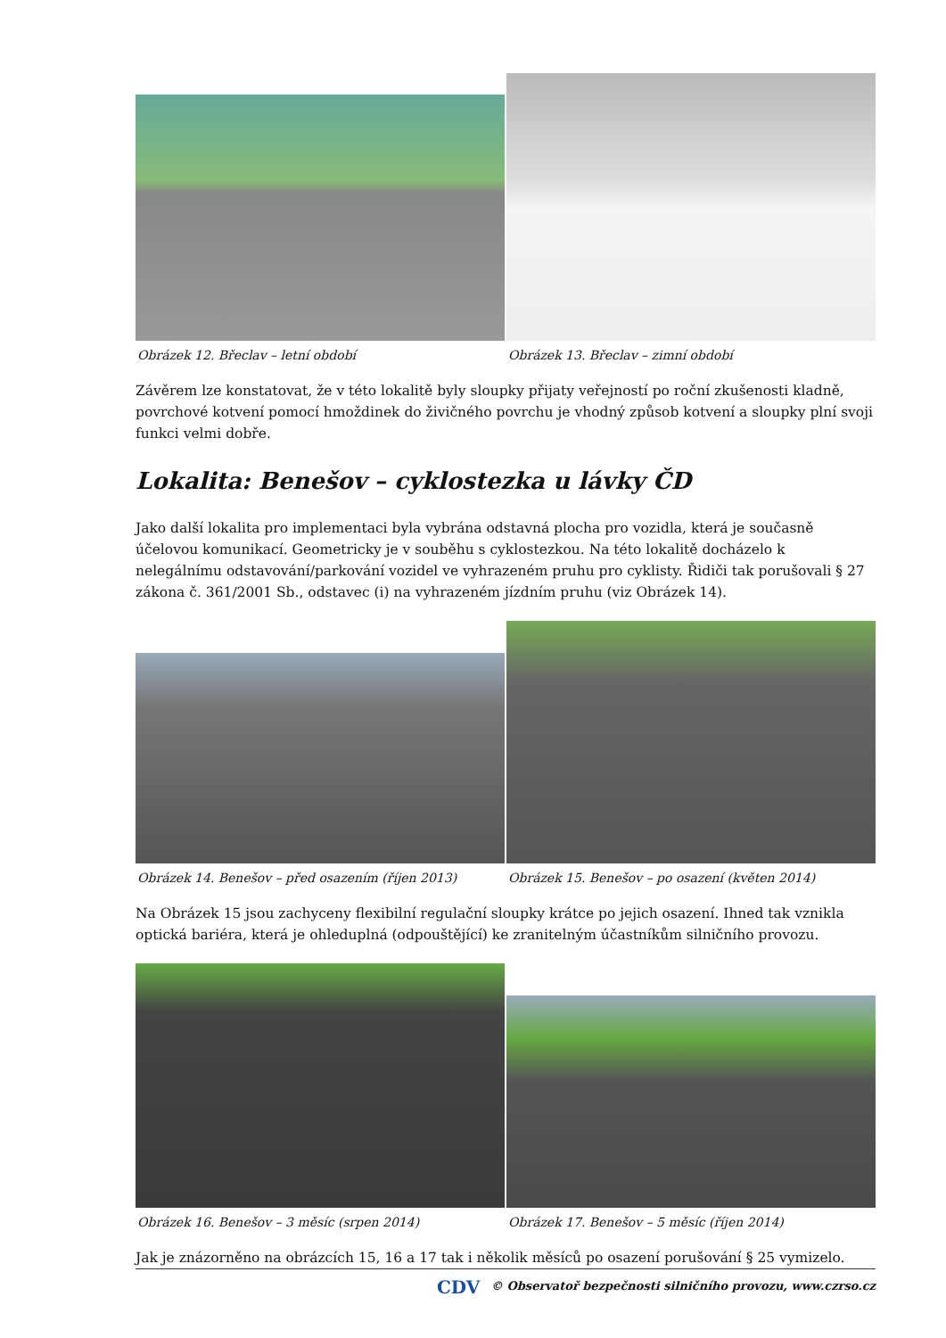Obrázek 12. Břeclav – letní období
Obrázek 13. Břeclav – zimní období
Závěrem lze konstatovat, že v této lokalitě byly sloupky přijaty veřejností po roční zkušenosti kladně, povrchové kotvení pomocí hmoždinek do živičného povrchu je vhodný způsob kotvení a sloupky plní svoji funkci velmi dobře.
Lokalita: Benešov – cyklostezka u lávky ČD
Jako další lokalita pro implementaci byla vybrána odstavná plocha pro vozidla, která je současně účelovou komunikací. Geometricky je v souběhu s cyklostezkou. Na této lokalitě docházelo k nelegálnímu odstavování/parkování vozidel ve vyhrazeném pruhu pro cyklisty. Řidiči tak porušovali § 27 zákona č. 361/2001 Sb., odstavec (i) na vyhrazeném jízdním pruhu (viz Obrázek 14).
Obrázek 14. Benešov – před osazením (říjen 2013)
Obrázek 15. Benešov – po osazení (květen 2014)
Na Obrázek 15 jsou zachyceny flexibilní regulační sloupky krátce po jejich osazení. Ihned tak vznikla optická bariéra, která je ohleduplná (odpouštějící) ke zranitelným účastníkům silničního provozu.
Obrázek 16. Benešov – 3 měsíc (srpen 2014)
Obrázek 17. Benešov – 5 měsíc (říjen 2014)
Jak je znázorněno na obrázcích 15, 16 a 17 tak i několik měsíců po osazení porušování § 25 vymizelo.
CDV © Observatoř bezpečnosti silničního provozu, www.czrso.cz